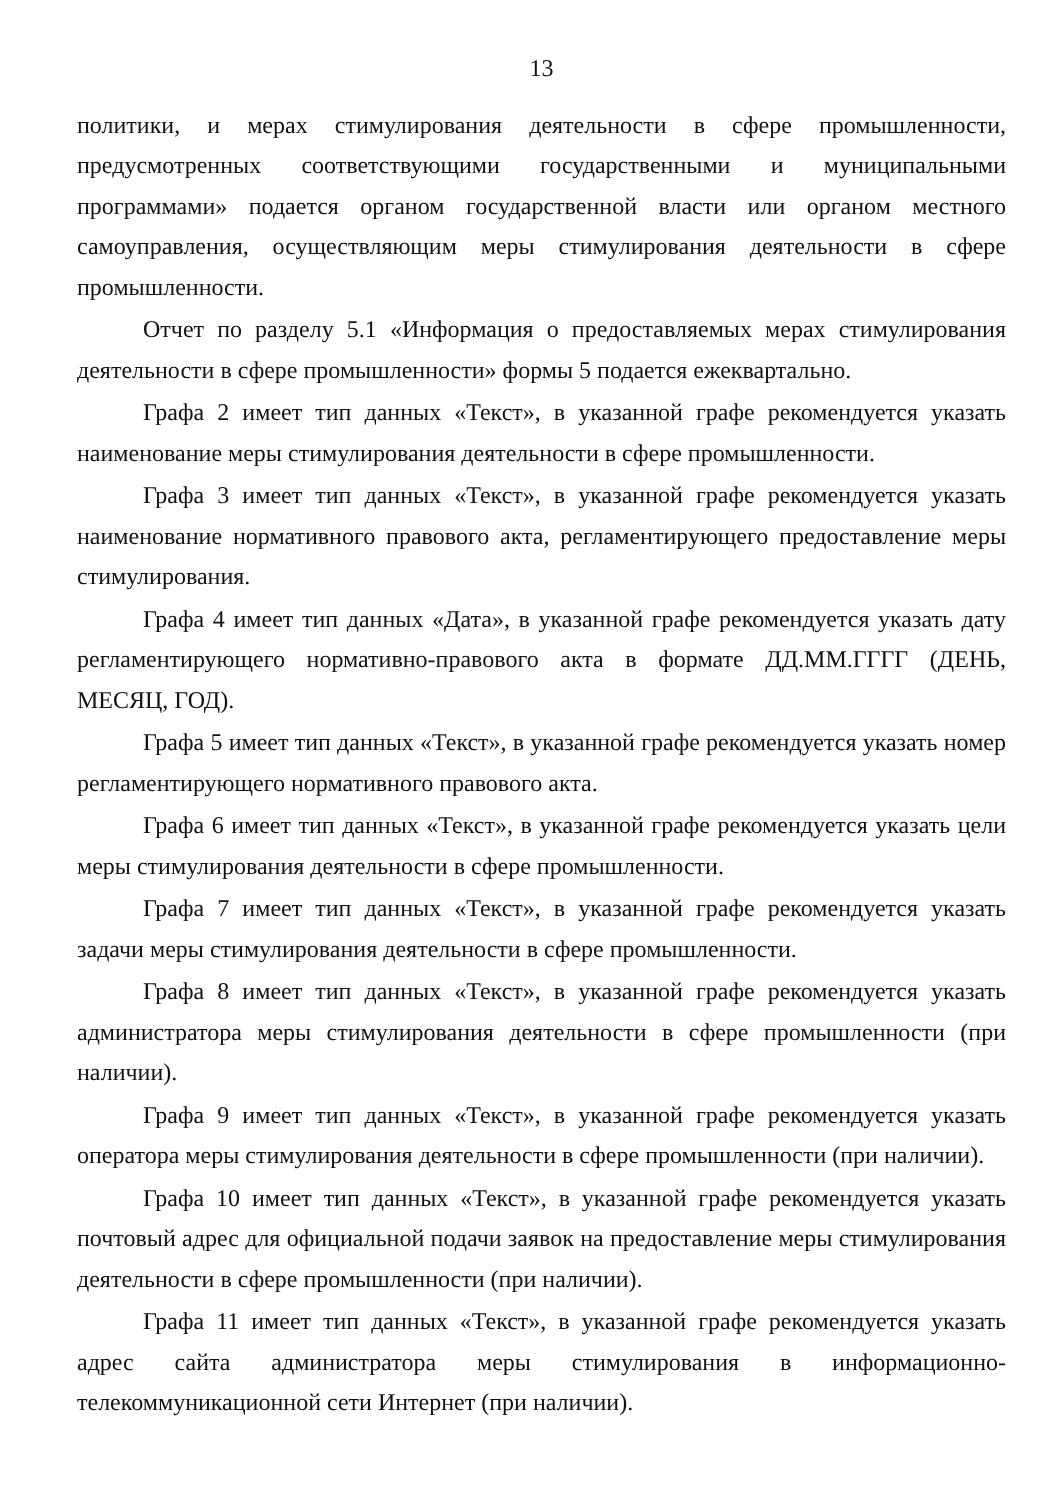13
политики, и мерах стимулирования деятельности в сфере промышленности, предусмотренных соответствующими государственными и муниципальными программами» подается органом государственной власти или органом местного самоуправления, осуществляющим меры стимулирования деятельности в сфере промышленности.
Отчет по разделу 5.1 «Информация о предоставляемых мерах стимулирования деятельности в сфере промышленности» формы 5 подается ежеквартально.
Графа 2 имеет тип данных «Текст», в указанной графе рекомендуется указать наименование меры стимулирования деятельности в сфере промышленности.
Графа 3 имеет тип данных «Текст», в указанной графе рекомендуется указать наименование нормативного правового акта, регламентирующего предоставление меры стимулирования.
Графа 4 имеет тип данных «Дата», в указанной графе рекомендуется указать дату регламентирующего нормативно-правового акта в формате ДД.ММ.ГГГГ (ДЕНЬ, МЕСЯЦ, ГОД).
Графа 5 имеет тип данных «Текст», в указанной графе рекомендуется указать номер регламентирующего нормативного правового акта.
Графа 6 имеет тип данных «Текст», в указанной графе рекомендуется указать цели меры стимулирования деятельности в сфере промышленности.
Графа 7 имеет тип данных «Текст», в указанной графе рекомендуется указать задачи меры стимулирования деятельности в сфере промышленности.
Графа 8 имеет тип данных «Текст», в указанной графе рекомендуется указать администратора меры стимулирования деятельности в сфере промышленности (при наличии).
Графа 9 имеет тип данных «Текст», в указанной графе рекомендуется указать оператора меры стимулирования деятельности в сфере промышленности (при наличии).
Графа 10 имеет тип данных «Текст», в указанной графе рекомендуется указать почтовый адрес для официальной подачи заявок на предоставление меры стимулирования деятельности в сфере промышленности (при наличии).
Графа 11 имеет тип данных «Текст», в указанной графе рекомендуется указать адрес сайта администратора меры стимулирования в информационно-телекоммуникационной сети Интернет (при наличии).